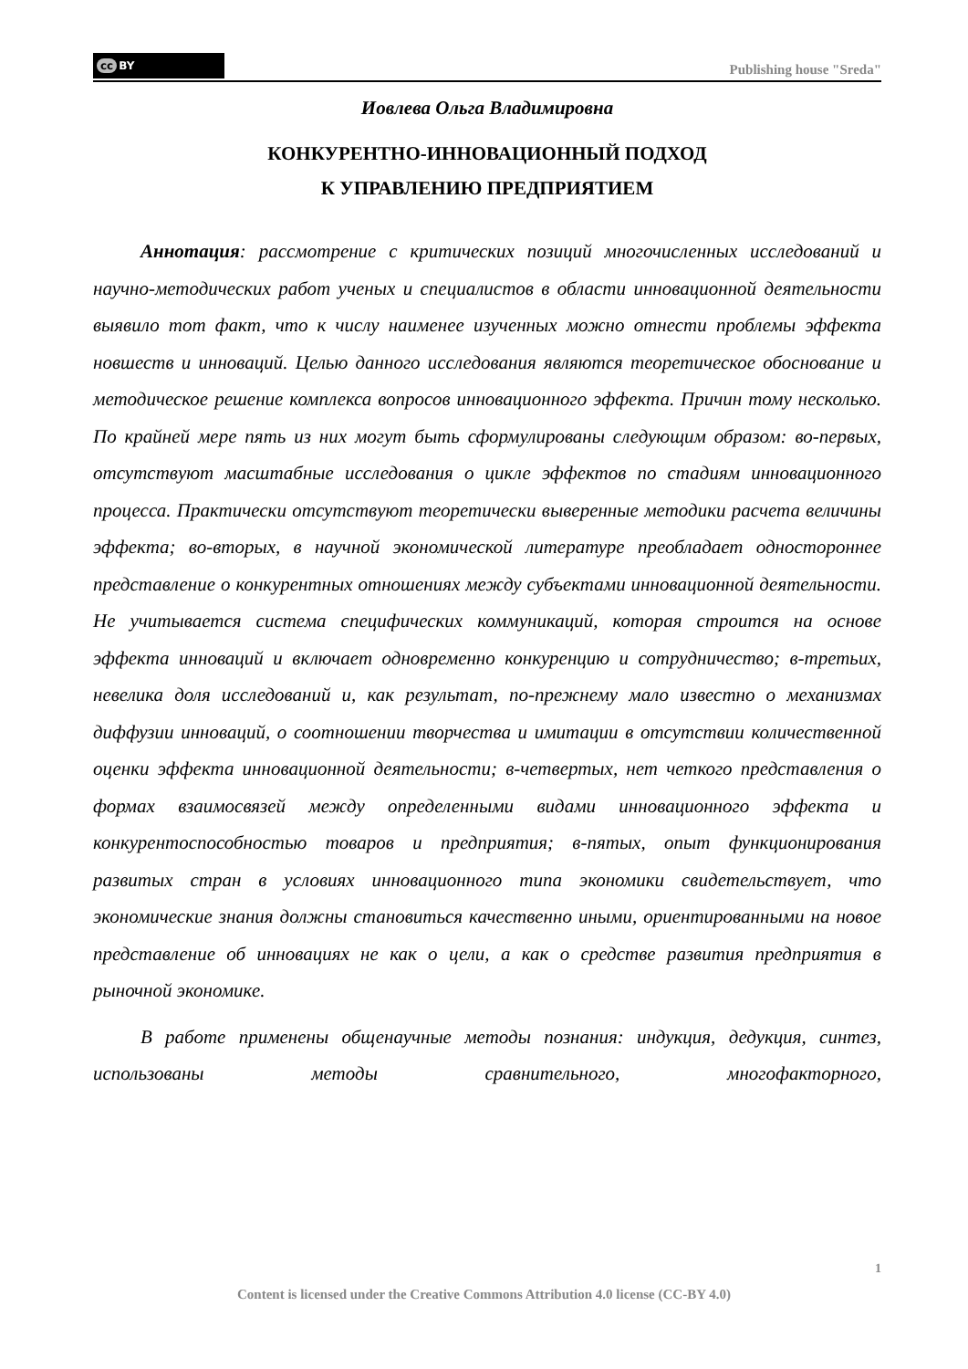cc BY
Publishing house "Sreda"
Иовлева Ольга Владимировна
КОНКУРЕНТНО-ИННОВАЦИОННЫЙ ПОДХОД
К УПРАВЛЕНИЮ ПРЕДПРИЯТИЕМ
Аннотация: рассмотрение с критических позиций многочисленных исследований и научно-методических работ ученых и специалистов в области инновационной деятельности выявило тот факт, что к числу наименее изученных можно отнести проблемы эффекта новшеств и инноваций. Целью данного исследования являются теоретическое обоснование и методическое решение комплекса вопросов инновационного эффекта. Причин тому несколько. По крайней мере пять из них могут быть сформулированы следующим образом: во-первых, отсутствуют масштабные исследования о цикле эффектов по стадиям инновационного процесса. Практически отсутствуют теоретически выверенные методики расчета величины эффекта; во-вторых, в научной экономической литературе преобладает одностороннее представление о конкурентных отношениях между субъектами инновационной деятельности. Не учитывается система специфических коммуникаций, которая строится на основе эффекта инноваций и включает одновременно конкуренцию и сотрудничество; в-третьих, невелика доля исследований и, как результат, по-прежнему мало известно о механизмах диффузии инноваций, о соотношении творчества и имитации в отсутствии количественной оценки эффекта инновационной деятельности; в-четвертых, нет четкого представления о формах взаимосвязей между определенными видами инновационного эффекта и конкурентоспособностью товаров и предприятия; в-пятых, опыт функционирования развитых стран в условиях инновационного типа экономики свидетельствует, что экономические знания должны становиться качественно иными, ориентированными на новое представление об инновациях не как о цели, а как о средстве развития предприятия в рыночной экономике.
В работе применены общенаучные методы познания: индукция, дедукция, синтез, использованы методы сравнительного, многофакторного,
1
Content is licensed under the Creative Commons Attribution 4.0 license (CC-BY 4.0)